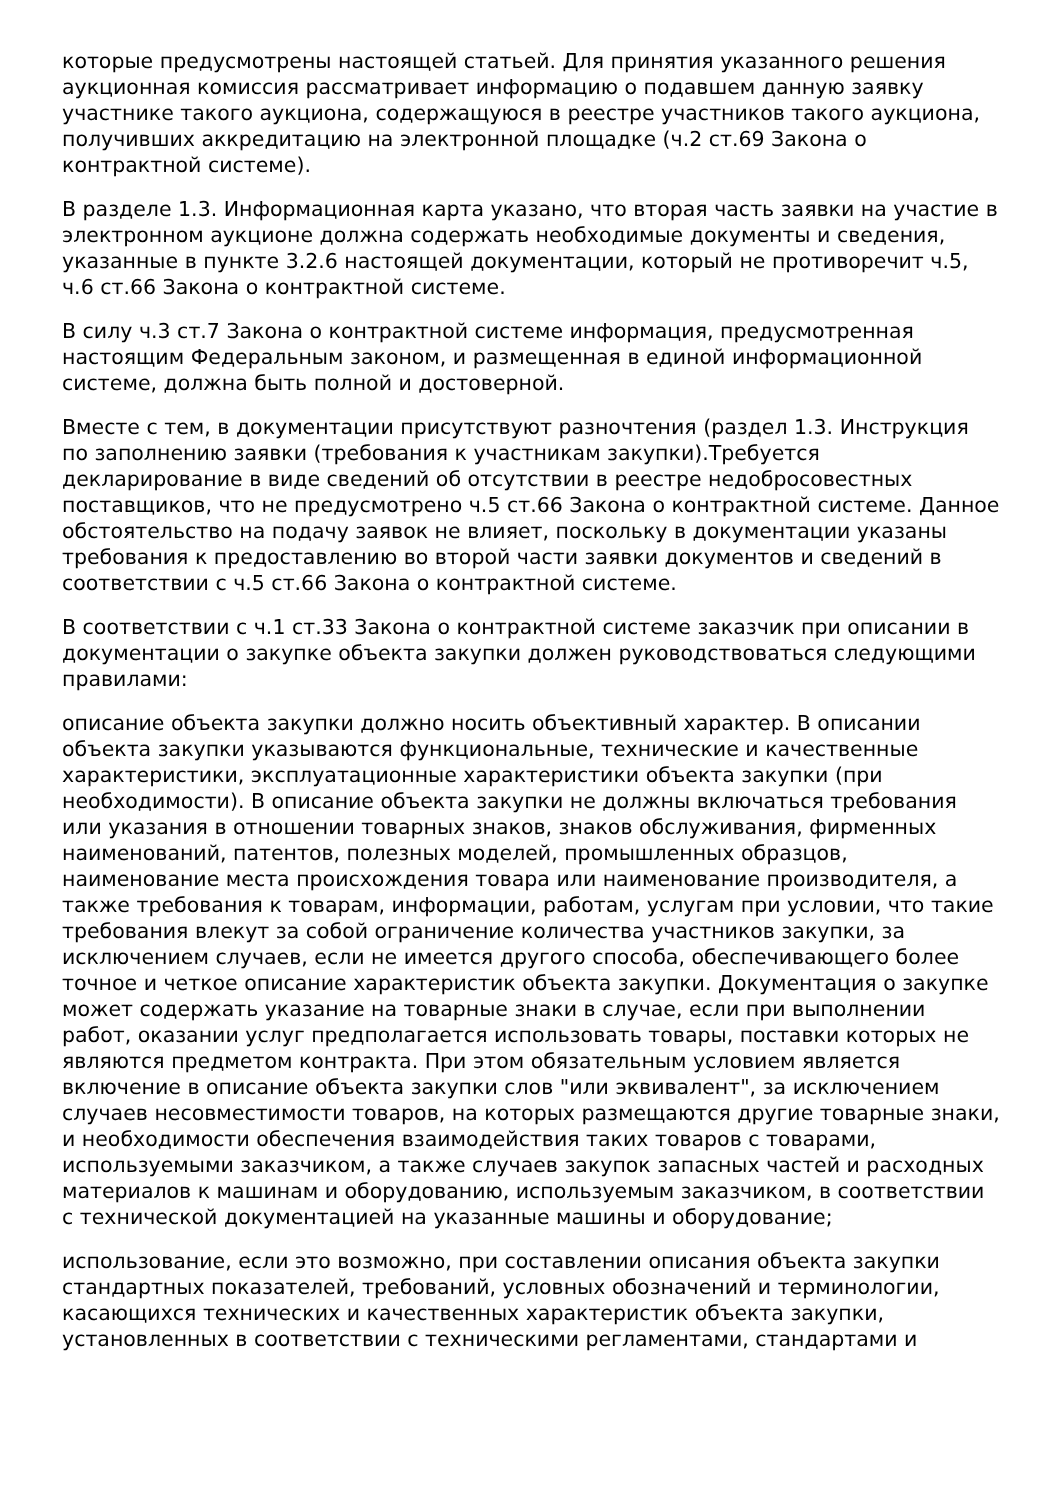которые предусмотрены настоящей статьей. Для принятия указанного решения аукционная комиссия рассматривает информацию о подавшем данную заявку участнике такого аукциона, содержащуюся в реестре участников такого аукциона, получивших аккредитацию на электронной площадке (ч.2 ст.69 Закона о контрактной системе).
В разделе 1.3. Информационная карта указано, что вторая часть заявки на участие в электронном аукционе должна содержать необходимые документы и сведения, указанные в пункте 3.2.6 настоящей документации, который не противоречит ч.5, ч.6 ст.66 Закона о контрактной системе.
В силу ч.3 ст.7 Закона о контрактной системе информация, предусмотренная настоящим Федеральным законом, и размещенная в единой информационной системе, должна быть полной и достоверной.
Вместе с тем, в документации присутствуют разночтения (раздел 1.3. Инструкция по заполнению заявки (требования к участникам закупки).Требуется декларирование в виде сведений об отсутствии в реестре недобросовестных поставщиков, что не предусмотрено ч.5 ст.66 Закона о контрактной системе. Данное обстоятельство на подачу заявок не влияет, поскольку в документации указаны требования к предоставлению во второй части заявки документов и сведений в соответствии с ч.5 ст.66 Закона о контрактной системе.
В соответствии с ч.1 ст.33 Закона о контрактной системе заказчик при описании в документации о закупке объекта закупки должен руководствоваться следующими правилами:
описание объекта закупки должно носить объективный характер. В описании объекта закупки указываются функциональные, технические и качественные характеристики, эксплуатационные характеристики объекта закупки (при необходимости). В описание объекта закупки не должны включаться требования или указания в отношении товарных знаков, знаков обслуживания, фирменных наименований, патентов, полезных моделей, промышленных образцов, наименование места происхождения товара или наименование производителя, а также требования к товарам, информации, работам, услугам при условии, что такие требования влекут за собой ограничение количества участников закупки, за исключением случаев, если не имеется другого способа, обеспечивающего более точное и четкое описание характеристик объекта закупки. Документация о закупке может содержать указание на товарные знаки в случае, если при выполнении работ, оказании услуг предполагается использовать товары, поставки которых не являются предметом контракта. При этом обязательным условием является включение в описание объекта закупки слов "или эквивалент", за исключением случаев несовместимости товаров, на которых размещаются другие товарные знаки, и необходимости обеспечения взаимодействия таких товаров с товарами, используемыми заказчиком, а также случаев закупок запасных частей и расходных материалов к машинам и оборудованию, используемым заказчиком, в соответствии с технической документацией на указанные машины и оборудование;
использование, если это возможно, при составлении описания объекта закупки стандартных показателей, требований, условных обозначений и терминологии, касающихся технических и качественных характеристик объекта закупки, установленных в соответствии с техническими регламентами, стандартами и